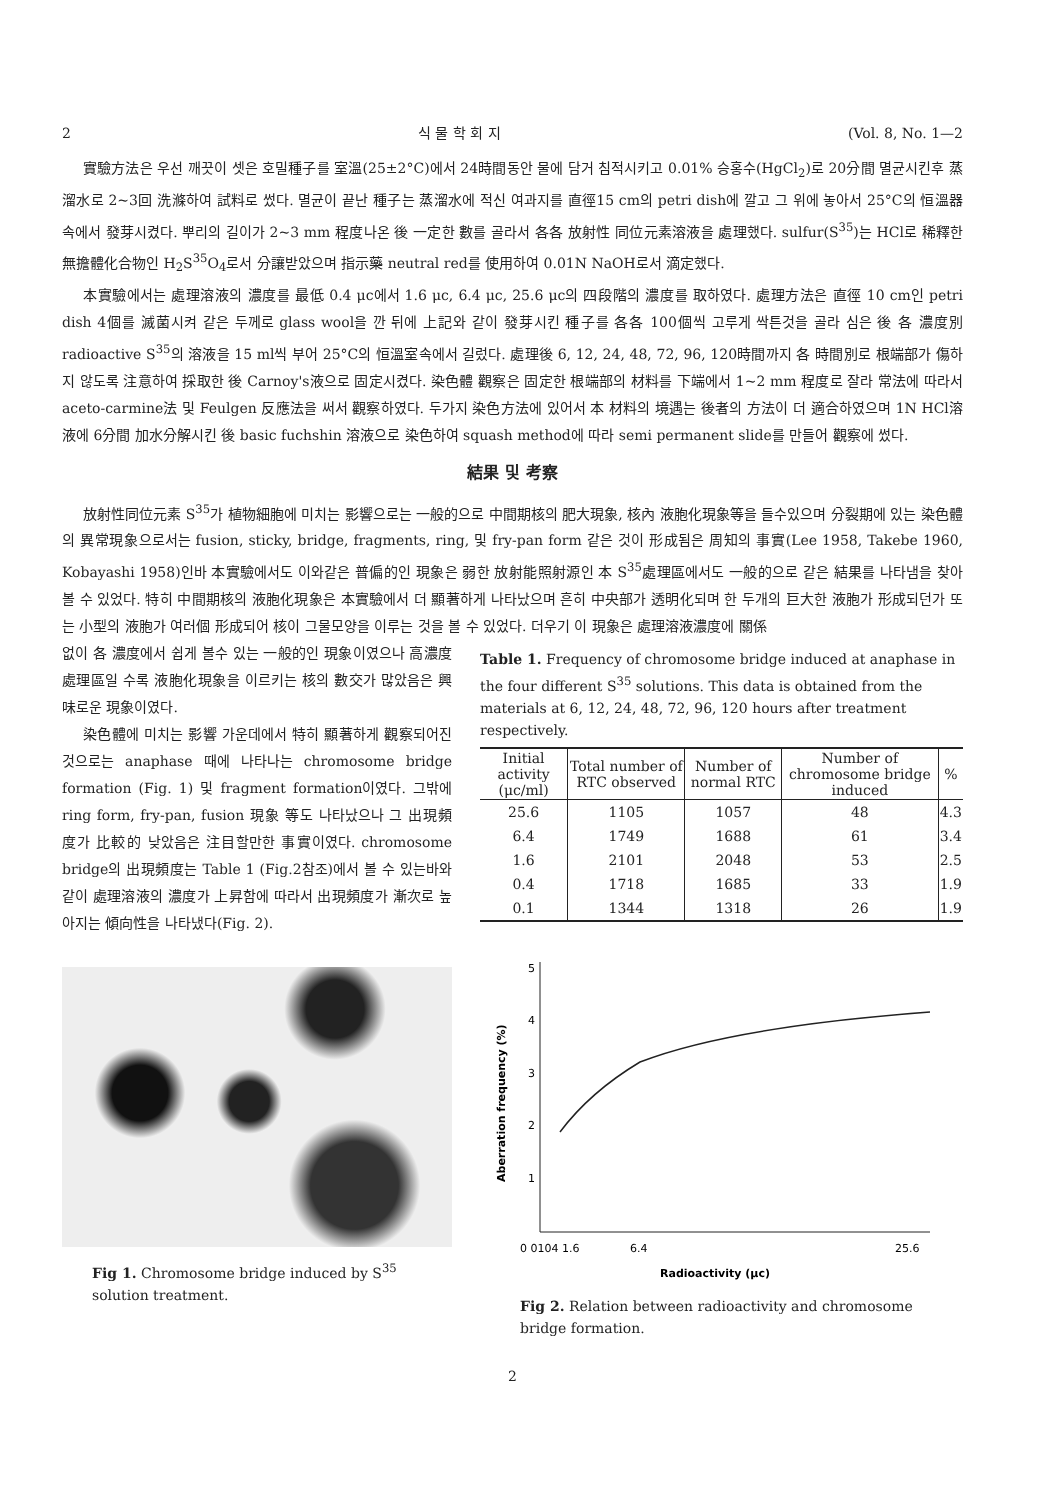2 식 물 학 회 지 (Vol. 8, No. 1—2
實驗方法은 우선 깨끗이 셋은 호밀種子를 室溫(25±2°C)에서 24時間동안 물에 담거 침적시키고 0.01% 승홍수(HgCl<sub>2</sub>)로 20分間 멸균시킨후 蒸溜水로 2~3回 洗滌하여 試料로 썼다. 멸균이 끝난 種子는 蒸溜水에 적신 여과지를 直徑15 cm의 petri dish에 깔고 그 위에 놓아서 25°C의 恒溫器속에서 發芽시켰다. 뿌리의 길이가 2~3 mm 程度나온 後 一定한 數를 골라서 各各 放射性 同位元素溶液을 處理했다. sulfur(S<sup>35</sup>)는 HCl로 稀釋한 無擔體化合物인 H<sub>2</sub>S<sup>35</sup>O<sub>4</sub>로서 分讓받았으며 指示藥 neutral red를 使用하여 0.01N NaOH로서 滴定했다.
本實驗에서는 處理溶液의 濃度를 最低 0.4 μc에서 1.6 μc, 6.4 μc, 25.6 μc의 四段階의 濃度를 取하였다. 處理方法은 直徑 10 cm인 petri dish 4個를 滅菌시켜 같은 두께로 glass wool을 깐 뒤에 上記와 같이 發芽시킨 種子를 各各 100個씩 고루게 싹튼것을 골라 심은 後 各 濃度別 radioactive S<sup>35</sup>의 溶液을 15 ml씩 부어 25°C의 恒溫室속에서 길렀다. 處理後 6, 12, 24, 48, 72, 96, 120時間까지 各 時間別로 根端部가 傷하지 않도록 注意하여 採取한 後 Carnoy's液으로 固定시켰다. 染色體 觀察은 固定한 根端部의 材料를 下端에서 1~2 mm 程度로 잘라 常法에 따라서 aceto-carmine法 및 Feulgen 反應法을 써서 觀察하였다. 두가지 染色方法에 있어서 本 材料의 境遇는 後者의 方法이 더 適合하였으며 1N HCl溶液에 6分間 加水分解시킨 後 basic fuchshin 溶液으로 染色하여 squash method에 따라 semi permanent slide를 만들어 觀察에 썼다.
結果 및 考察
放射性同位元素 S<sup>35</sup>가 植物細胞에 미치는 影響으로는 一般的으로 中間期核의 肥大現象, 核內 液胞化現象等을 들수있으며 分裂期에 있는 染色體의 異常現象으로서는 fusion, sticky, bridge, fragments, ring, 및 fry-pan form 같은 것이 形成됨은 周知의 事實(Lee 1958, Takebe 1960, Kobayashi 1958)인바 本實驗에서도 이와같은 普偏的인 現象은 弱한 放射能照射源인 本 S<sup>35</sup>處理區에서도 一般的으로 같은 結果를 나타냄을 찾아 볼 수 있었다. 特히 中間期核의 液胞化現象은 本實驗에서 더 顯著하게 나타났으며 흔히 中央部가 透明化되며 한 두개의 巨大한 液胞가 形成되던가 또는 小型의 液胞가 여러個 形成되어 核이 그물모양을 이루는 것을 볼 수 있었다. 더우기 이 現象은 處理溶液濃度에 關係
없이 各 濃度에서 쉽게 볼수 있는 一般的인 現象이였으나 高濃度處理區일 수록 液胞化現象을 이르키는 核의 數交가 많았음은 興味로운 現象이였다.
染色體에 미치는 影響 가운데에서 特히 顯著하게 觀察되어진 것으로는 anaphase 때에 나타나는 chromosome bridge formation (Fig. 1) 및 fragment formation이였다. 그밖에 ring form, fry-pan, fusion 現象 等도 나타났으나 그 出現頻度가 比較的 낮았음은 注目할만한 事實이였다. chromosome bridge의 出現頻度는 Table 1 (Fig.2참조)에서 볼 수 있는바와 같이 處理溶液의 濃度가 上昇함에 따라서 出現頻度가 漸次로 높아지는 傾向性을 나타냈다(Fig. 2).
Fig 1. Chromosome bridge induced by S<sup>35</sup> solution treatment.
Table 1. Frequency of chromosome bridge induced at anaphase in the four different S<sup>35</sup> solutions. This data is obtained from the materials at 6, 12, 24, 48, 72, 96, 120 hours after treatment respectively.
| Initial activity (μc/ml) | Total number of RTC observed | Number of normal RTC | Number of chromosome bridge induced | % |
| --- | --- | --- | --- | --- |
| 25.6 | 1105 | 1057 | 48 | 4.3 |
| 6.4 | 1749 | 1688 | 61 | 3.4 |
| 1.6 | 2101 | 2048 | 53 | 2.5 |
| 0.4 | 1718 | 1685 | 33 | 1.9 |
| 0.1 | 1344 | 1318 | 26 | 1.9 |
5
4
3
2
1
0 0104 1.6
6.4
25.6
Radioactivity (μc)
Aberration frequency (%)
Fig 2. Relation between radioactivity and chromosome bridge formation.
2